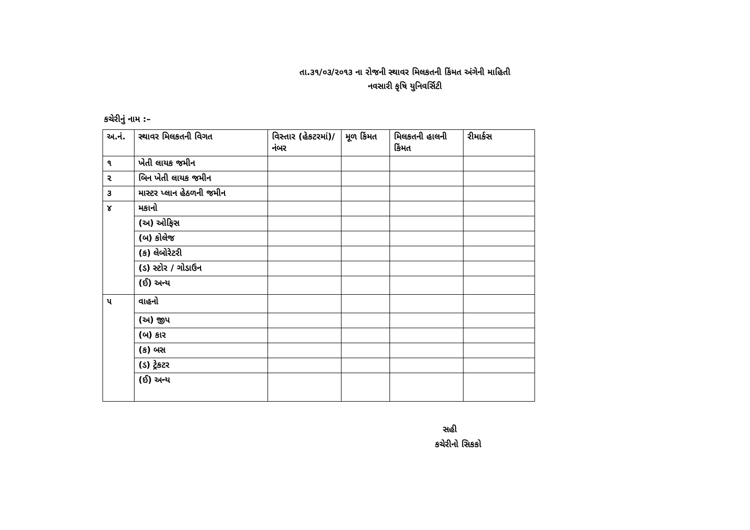તા.૩૧/૦૩/૨૦૧૩ ના રોજની સ્થાવર મિલકતની કિંમત અંગેની માહિતી
નવસારી કૃષિ યુનિવર્સિટી
કચેરીનું નામ :–
| અ.નં. | સ્થાવર મિલકતની વિગત | વિસ્તાર (હેકટરમાં)/નંબર | મૂળ કિંમત | મિલકતની હાલની કિંમત | રીમાર્કસ |
| ૧ | ખેતી લાયક જમીન | | | | |
| ૨ | બિન ખેતી લાયક જમીન | | | | |
| ૩ | માસ્ટર પ્લાન હેઠળની જમીન | | | | |
| ૪ | મકાનો | | | | |
| | (અ) ઓફિસ | | | | |
| | (બ) કોલેજ | | | | |
| | (ક) લેબોરેટરી | | | | |
| | (ડ) સ્ટોર / ગોડાઉન | | | | |
| | (ઈ) અન્ય | | | | |
| ૫ | વાહનો | | | | |
| | (અ) જીપ | | | | |
| | (બ) કાર | | | | |
| | (ક) બસ | | | | |
| | (ડ) ટ્રેકટર | | | | |
| | (ઈ) અન્ય | | | | |
સહી
કચેરીનો સિકકો